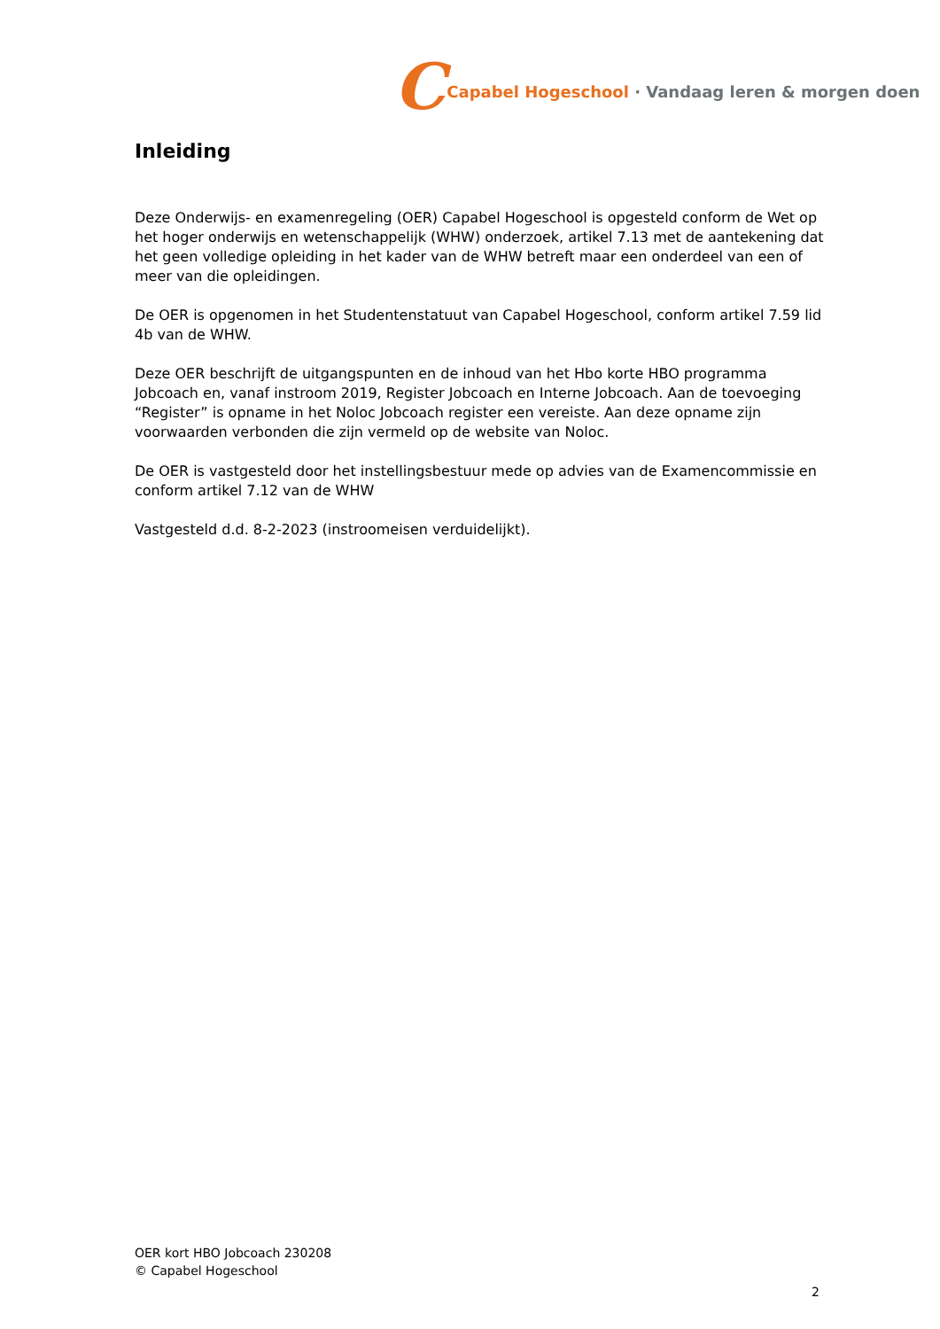C Capabel Hogeschool · Vandaag leren & morgen doen
Inleiding
Deze Onderwijs- en examenregeling (OER) Capabel Hogeschool is opgesteld conform de Wet op het hoger onderwijs en wetenschappelijk (WHW) onderzoek, artikel 7.13 met de aantekening dat het geen volledige opleiding in het kader van de WHW betreft maar een onderdeel van een of meer van die opleidingen.
De OER is opgenomen in het Studentenstatuut van Capabel Hogeschool, conform artikel 7.59 lid 4b van de WHW.
Deze OER beschrijft de uitgangspunten en de inhoud van het Hbo korte HBO programma Jobcoach en, vanaf instroom 2019, Register Jobcoach en Interne Jobcoach. Aan de toevoeging “Register” is opname in het Noloc Jobcoach register een vereiste. Aan deze opname zijn voorwaarden verbonden die zijn vermeld op de website van Noloc.
De OER is vastgesteld door het instellingsbestuur mede op advies van de Examencommissie en conform artikel 7.12 van de WHW
Vastgesteld d.d. 8-2-2023 (instroomeisen verduidelijkt).
OER kort HBO Jobcoach 230208
© Capabel Hogeschool
2